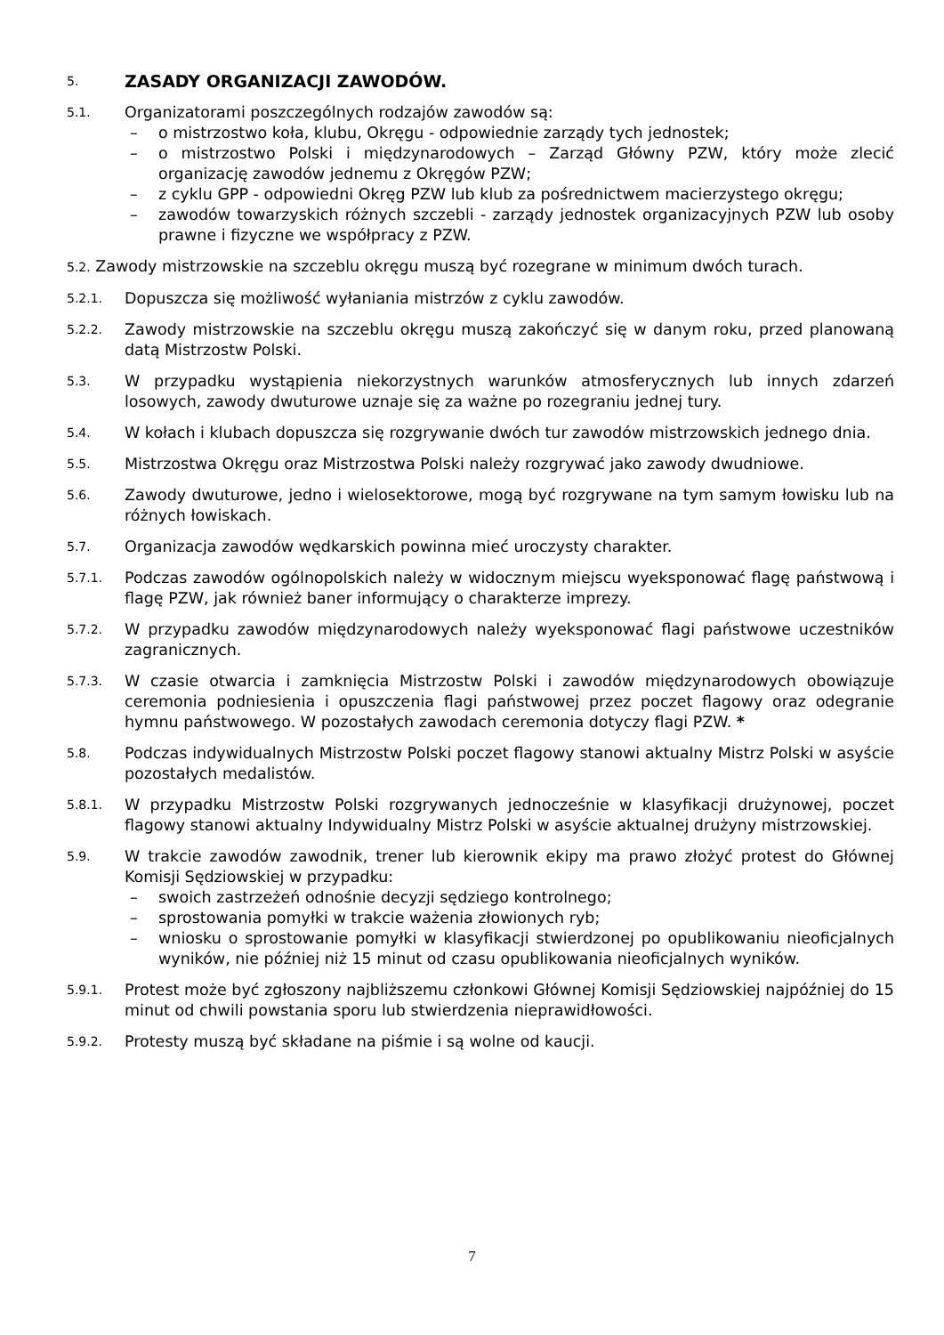5. ZASADY ORGANIZACJI ZAWODÓW.
5.1.
Organizatorami poszczególnych rodzajów zawodów są:
– o mistrzostwo koła, klubu, Okręgu - odpowiednie zarządy tych jednostek;
– o mistrzostwo Polski i międzynarodowych – Zarząd Główny PZW, który może zlecić organizację zawodów jednemu z Okręgów PZW;
– z cyklu GPP - odpowiedni Okręg PZW lub klub za pośrednictwem macierzystego okręgu;
– zawodów towarzyskich różnych szczebli - zarządy jednostek organizacyjnych PZW lub osoby prawne i fizyczne we współpracy z PZW.
5.2. Zawody mistrzowskie na szczeblu okręgu muszą być rozegrane w minimum dwóch turach.
5.2.1.
Dopuszcza się możliwość wyłaniania mistrzów z cyklu zawodów.
5.2.2.
Zawody mistrzowskie na szczeblu okręgu muszą zakończyć się w danym roku, przed planowaną datą Mistrzostw Polski.
5.3.
W przypadku wystąpienia niekorzystnych warunków atmosferycznych lub innych zdarzeń losowych, zawody dwuturowe uznaje się za ważne po rozegraniu jednej tury.
5.4.
W kołach i klubach dopuszcza się rozgrywanie dwóch tur zawodów mistrzowskich jednego dnia.
5.5.
Mistrzostwa Okręgu oraz Mistrzostwa Polski należy rozgrywać jako zawody dwudniowe.
5.6.
Zawody dwuturowe, jedno i wielosektorowe, mogą być rozgrywane na tym samym łowisku lub na różnych łowiskach.
5.7.
Organizacja zawodów wędkarskich powinna mieć uroczysty charakter.
5.7.1.
Podczas zawodów ogólnopolskich należy w widocznym miejscu wyeksponować flagę państwową i flagę PZW, jak również baner informujący o charakterze imprezy.
5.7.2.
W przypadku zawodów międzynarodowych należy wyeksponować flagi państwowe uczestników zagranicznych.
5.7.3.
W czasie otwarcia i zamknięcia Mistrzostw Polski i zawodów międzynarodowych obowiązuje ceremonia podniesienia i opuszczenia flagi państwowej przez poczet flagowy oraz odegranie hymnu państwowego. W pozostałych zawodach ceremonia dotyczy flagi PZW. *
5.8.
Podczas indywidualnych Mistrzostw Polski poczet flagowy stanowi aktualny Mistrz Polski w asyście pozostałych medalistów.
5.8.1.
W przypadku Mistrzostw Polski rozgrywanych jednocześnie w klasyfikacji drużynowej, poczet flagowy stanowi aktualny Indywidualny Mistrz Polski w asyście aktualnej drużyny mistrzowskiej.
5.9.
W trakcie zawodów zawodnik, trener lub kierownik ekipy ma prawo złożyć protest do Głównej Komisji Sędziowskiej w przypadku:
– swoich zastrzeżeń odnośnie decyzji sędziego kontrolnego;
– sprostowania pomyłki w trakcie ważenia złowionych ryb;
– wniosku o sprostowanie pomyłki w klasyfikacji stwierdzonej po opublikowaniu nieoficjalnych wyników, nie później niż 15 minut od czasu opublikowania nieoficjalnych wyników.
5.9.1.
Protest może być zgłoszony najbliższemu członkowi Głównej Komisji Sędziowskiej najpóźniej do 15 minut od chwili powstania sporu lub stwierdzenia nieprawidłowości.
5.9.2.
Protesty muszą być składane na piśmie i są wolne od kaucji.
7